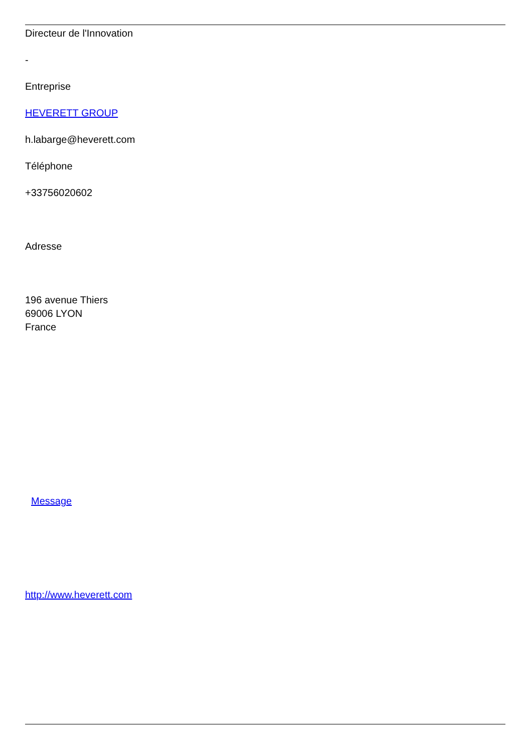Directeur de l'Innovation
-
Entreprise
HEVERETT GROUP
h.labarge@heverett.com
Téléphone
+33756020602
Adresse
196 avenue Thiers
69006 LYON
France
Message
http://www.heverett.com